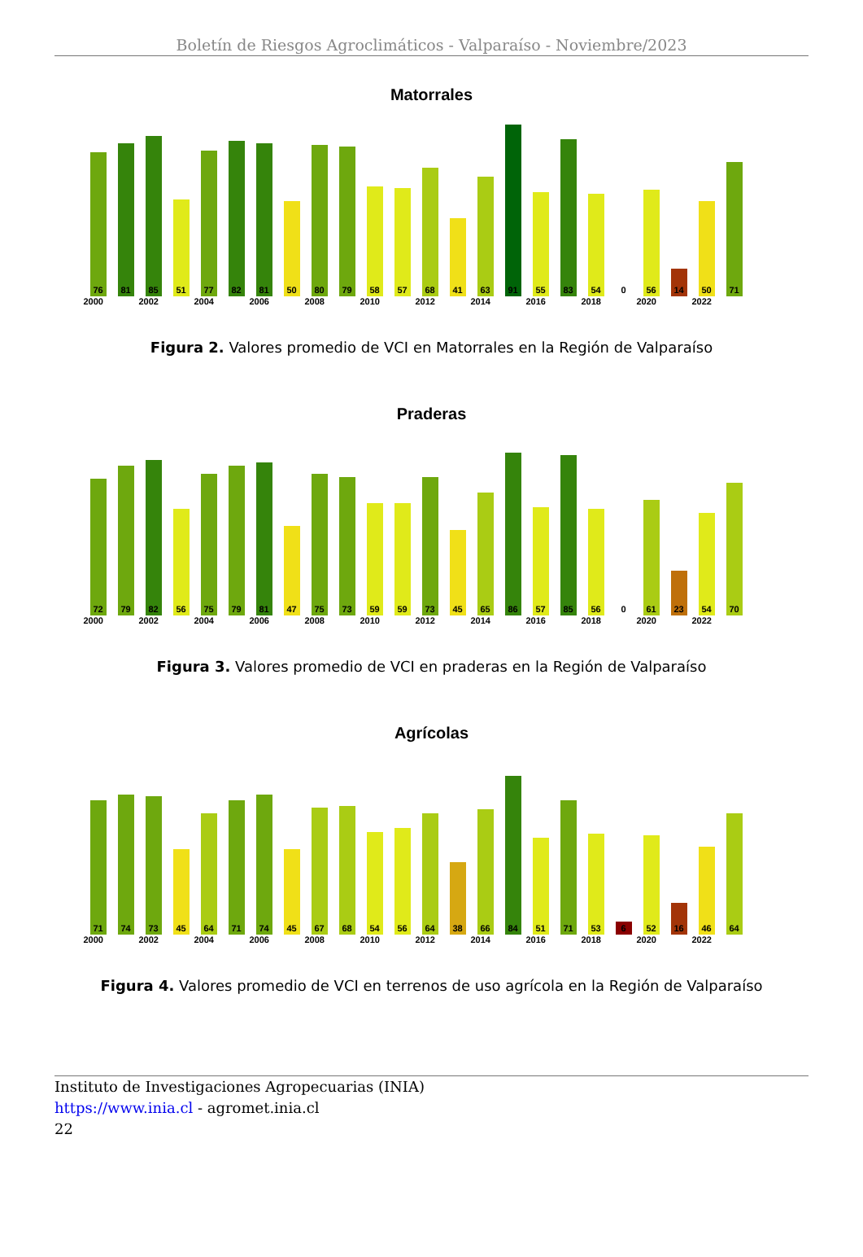Boletín de Riesgos Agroclimáticos - Valparaíso - Noviembre/2023
Matorrales
76
81
85
51
77
82
81
50
80
79
58
57
68
41
63
91
55
83
54
0
56
14
50
71
2000 2002 2004 2006 2008 2010 2012 2014 2016 2018 2020 2022
Figura 2. Valores promedio de VCI en Matorrales en la Región de Valparaíso
Praderas
72
79
82
56
75
79
81
47
75
73
59
59
73
45
65
86
57
85
56
0
61
23
54
70
2000 2002 2004 2006 2008 2010 2012 2014 2016 2018 2020 2022
Figura 3. Valores promedio de VCI en praderas en la Región de Valparaíso
Agrícolas
71
74
73
45
64
71
74
45
67
68
54
56
64
38
66
84
51
71
53
6
52
16
46
64
2000 2002 2004 2006 2008 2010 2012 2014 2016 2018 2020 2022
Figura 4. Valores promedio de VCI en terrenos de uso agrícola en la Región de Valparaíso
Instituto de Investigaciones Agropecuarias (INIA)
https://www.inia.cl - agromet.inia.cl
22